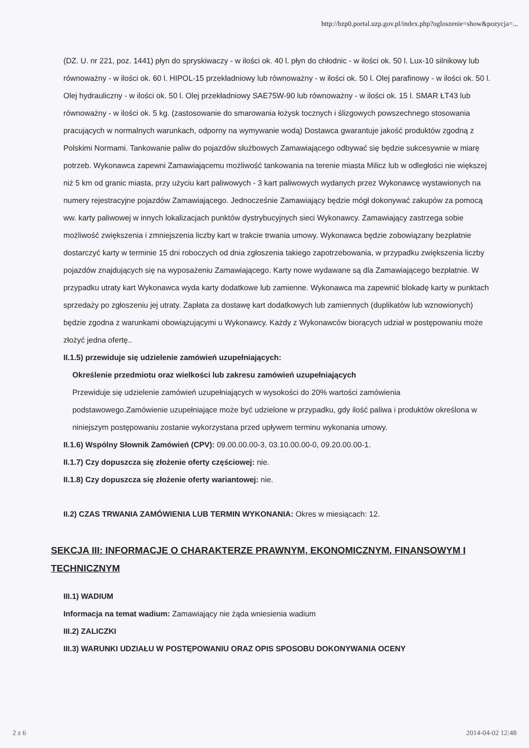http://bzp0.portal.uzp.gov.pl/index.php?ogloszenie=show&pozycja=...
(DZ. U. nr 221, poz. 1441) płyn do spryskiwaczy - w ilości ok. 40 l. płyn do chłodnic - w ilości ok. 50 l. Lux-10 silnikowy lub równoważny - w ilości ok. 60 l. HIPOL-15 przekładniowy lub równoważny - w ilości ok. 50 l. Olej parafinowy - w ilości ok. 50 l. Olej hydrauliczny - w ilości ok. 50 l. Olej przekładniowy SAE75W-90 lub równoważny - w ilości ok. 15 l. SMAR ŁT43 lub równoważny - w ilości ok. 5 kg. (zastosowanie do smarowania łożysk tocznych i ślizgowych powszechnego stosowania pracujących w normalnych warunkach, odporny na wymywanie wodą) Dostawca gwarantuje jakość produktów zgodną z Polskimi Normami. Tankowanie paliw do pojazdów służbowych Zamawiającego odbywać się będzie sukcesywnie w miarę potrzeb. Wykonawca zapewni Zamawiającemu możliwość tankowania na terenie miasta Milicz lub w odległości nie większej niż 5 km od granic miasta, przy użyciu kart paliwowych - 3 kart paliwowych wydanych przez Wykonawcę wystawionych na numery rejestracyjne pojazdów Zamawiającego. Jednocześnie Zamawiający będzie mógł dokonywać zakupów za pomocą ww. karty paliwowej w innych lokalizacjach punktów dystrybucyjnych sieci Wykonawcy. Zamawiający zastrzega sobie możliwość zwiększenia i zmniejszenia liczby kart w trakcie trwania umowy. Wykonawca będzie zobowiązany bezpłatnie dostarczyć karty w terminie 15 dni roboczych od dnia zgłoszenia takiego zapotrzebowania, w przypadku zwiększenia liczby pojazdów znajdujących się na wyposażeniu Zamawiającego. Karty nowe wydawane są dla Zamawiającego bezpłatnie. W przypadku utraty kart Wykonawca wyda karty dodatkowe lub zamienne. Wykonawca ma zapewnić blokadę karty w punktach sprzedaży po zgłoszeniu jej utraty. Zapłata za dostawę kart dodatkowych lub zamiennych (duplikatów lub wznowionych) będzie zgodna z warunkami obowiązującymi u Wykonawcy. Każdy z Wykonawców biorących udział w postępowaniu może złożyć jedna ofertę..
II.1.5) przewiduje się udzielenie zamówień uzupełniających:
Określenie przedmiotu oraz wielkości lub zakresu zamówień uzupełniających
Przewiduje się udzielenie zamówień uzupełniających w wysokości do 20% wartości zamówienia podstawowego.Zamówienie uzupełniające może być udzielone w przypadku, gdy ilość paliwa i produktów określona w niniejszym postępowaniu zostanie wykorzystana przed upływem terminu wykonania umowy.
II.1.6) Wspólny Słownik Zamówień (CPV): 09.00.00.00-3, 03.10.00.00-0, 09.20.00.00-1.
II.1.7) Czy dopuszcza się złożenie oferty częściowej: nie.
II.1.8) Czy dopuszcza się złożenie oferty wariantowej: nie.
II.2) CZAS TRWANIA ZAMÓWIENIA LUB TERMIN WYKONANIA: Okres w miesiącach: 12.
SEKCJA III: INFORMACJE O CHARAKTERZE PRAWNYM, EKONOMICZNYM, FINANSOWYM I TECHNICZNYM
III.1) WADIUM
Informacja na temat wadium: Zamawiający nie żąda wniesienia wadium
III.2) ZALICZKI
III.3) WARUNKI UDZIAŁU W POSTĘPOWANIU ORAZ OPIS SPOSOBU DOKONYWANIA OCENY
2 z 6 2014-04-02 12:48